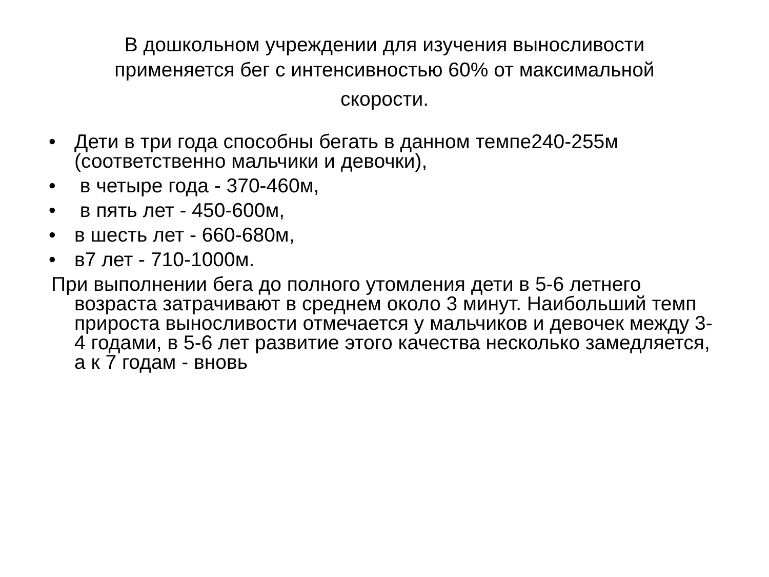В дошкольном учреждении для изучения выносливости применяется бег с интенсивностью 60% от максимальной
скорости.
• Дети в три года способны бегать в данном темпе240-255м (соответственно мальчики и девочки),
• в четыре года - 370-460м,
• в пять лет - 450-600м,
• в шесть лет - 660-680м,
• в7 лет - 710-1000м.
При выполнении бега до полного утомления дети в 5-6 летнего
возраста затрачивают в среднем около 3 минут. Наибольший темп прироста выносливости отмечается у мальчиков и девочек между 3-4 годами, в 5-6 лет развитие этого качества несколько замедляется, а к 7 годам - вновь